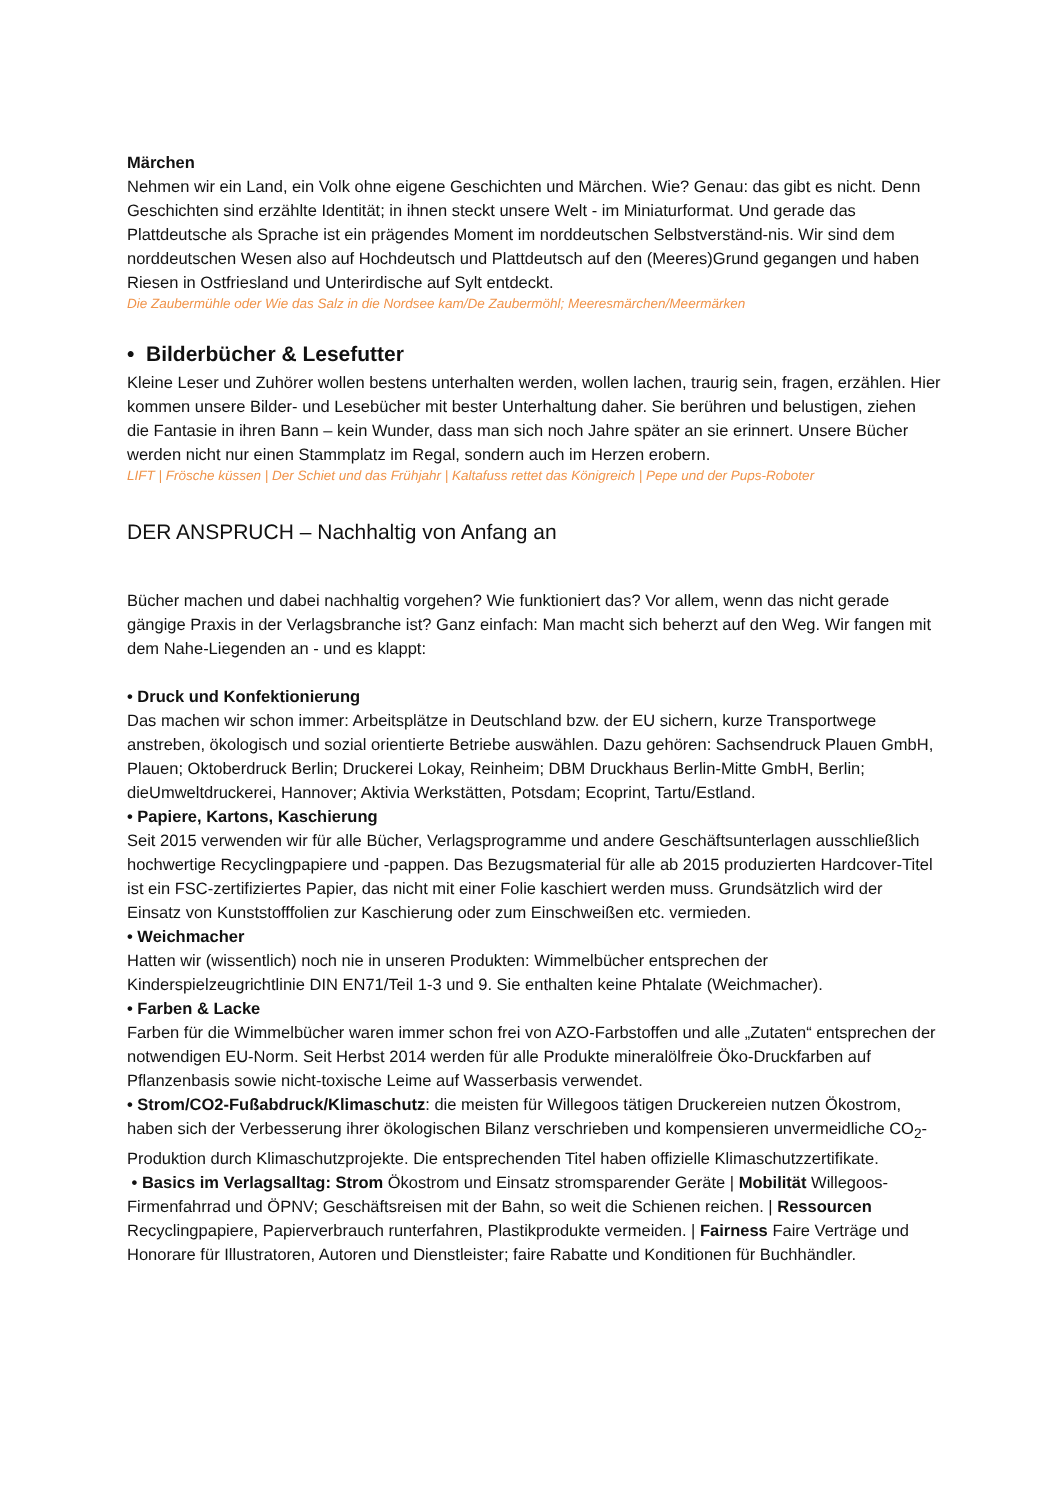Märchen
Nehmen wir ein Land, ein Volk ohne eigene Geschichten und Märchen. Wie? Genau: das gibt es nicht. Denn Geschichten sind erzählte Identität; in ihnen steckt unsere Welt - im Miniaturformat. Und gerade das Plattdeutsche als Sprache ist ein prägendes Moment im norddeutschen Selbstverständ-nis. Wir sind dem norddeutschen Wesen also auf Hochdeutsch und Plattdeutsch auf den (Meeres)Grund gegangen und haben Riesen in Ostfriesland und Unterirdische auf Sylt entdeckt.
Die Zaubermühle oder Wie das Salz in die Nordsee kam/De Zaubermöhl; Meeresmärchen/Meermärken
• Bilderbücher & Lesefutter
Kleine Leser und Zuhörer wollen bestens unterhalten werden, wollen lachen, traurig sein, fragen, erzählen. Hier kommen unsere Bilder- und Lesebücher mit bester Unterhaltung daher. Sie berühren und belustigen, ziehen die Fantasie in ihren Bann – kein Wunder, dass man sich noch Jahre später an sie erinnert. Unsere Bücher werden nicht nur einen Stammplatz im Regal, sondern auch im Herzen erobern.
LIFT | Frösche küssen | Der Schiet und das Frühjahr | Kaltafuss rettet das Königreich | Pepe und der Pups-Roboter
DER ANSPRUCH – Nachhaltig von Anfang an
Bücher machen und dabei nachhaltig vorgehen? Wie funktioniert das? Vor allem, wenn das nicht gerade gängige Praxis in der Verlagsbranche ist? Ganz einfach: Man macht sich beherzt auf den Weg. Wir fangen mit dem Nahe-Liegenden an - und es klappt:
• Druck und Konfektionierung
Das machen wir schon immer: Arbeitsplätze in Deutschland bzw. der EU sichern, kurze Transportwege anstreben, ökologisch und sozial orientierte Betriebe auswählen. Dazu gehören: Sachsendruck Plauen GmbH, Plauen; Oktoberdruck Berlin; Druckerei Lokay, Reinheim; DBM Druckhaus Berlin-Mitte GmbH, Berlin; dieUmweltdruckerei, Hannover; Aktivia Werkstätten, Potsdam; Ecoprint, Tartu/Estland.
• Papiere, Kartons, Kaschierung
Seit 2015 verwenden wir für alle Bücher, Verlagsprogramme und andere Geschäftsunterlagen ausschließlich hochwertige Recyclingpapiere und -pappen. Das Bezugsmaterial für alle ab 2015 produzierten Hardcover-Titel ist ein FSC-zertifiziertes Papier, das nicht mit einer Folie kaschiert werden muss. Grundsätzlich wird der Einsatz von Kunststofffolien zur Kaschierung oder zum Einschweißen etc. vermieden.
• Weichmacher
Hatten wir (wissentlich) noch nie in unseren Produkten: Wimmelbücher entsprechen der Kinderspielzeugrichtlinie DIN EN71/Teil 1-3 und 9. Sie enthalten keine Phtalate (Weichmacher).
• Farben & Lacke
Farben für die Wimmelbücher waren immer schon frei von AZO-Farbstoffen und alle „Zutaten“ entsprechen der notwendigen EU-Norm. Seit Herbst 2014 werden für alle Produkte mineralölfreie Öko-Druckfarben auf Pflanzenbasis sowie nicht-toxische Leime auf Wasserbasis verwendet.
• Strom/CO2-Fußabdruck/Klimaschutz: die meisten für Willegoos tätigen Druckereien nutzen Ökostrom, haben sich der Verbesserung ihrer ökologischen Bilanz verschrieben und kompensieren unvermeidliche CO<sub>2</sub>-Produktion durch Klimaschutzprojekte. Die entsprechenden Titel haben offizielle Klimaschutzzertifikate.
• Basics im Verlagsalltag: Strom Ökostrom und Einsatz stromsparender Geräte | Mobilität Willegoos-Firmenfahrrad und ÖPNV; Geschäftsreisen mit der Bahn, so weit die Schienen reichen. | Ressourcen Recyclingpapiere, Papierverbrauch runterfahren, Plastikprodukte vermeiden. | Fairness Faire Verträge und Honorare für Illustratoren, Autoren und Dienstleister; faire Rabatte und Konditionen für Buchhändler.